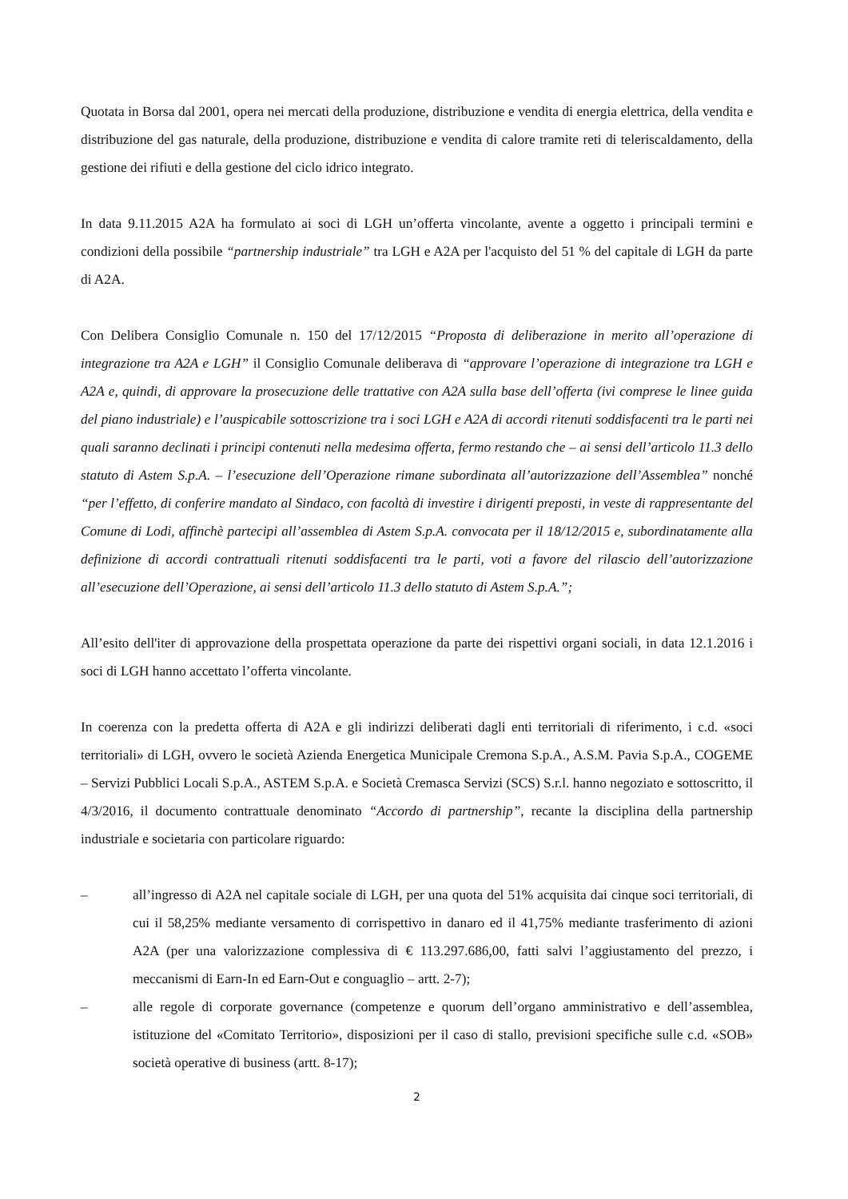Quotata in Borsa dal 2001, opera nei mercati della produzione, distribuzione e vendita di energia elettrica, della vendita e distribuzione del gas naturale, della produzione, distribuzione e vendita di calore tramite reti di teleriscaldamento, della gestione dei rifiuti e della gestione del ciclo idrico integrato.
In data 9.11.2015 A2A ha formulato ai soci di LGH un’offerta vincolante, avente a oggetto i principali termini e condizioni della possibile “partnership industriale” tra LGH e A2A per l'acquisto del 51 % del capitale di LGH da parte di A2A.
Con Delibera Consiglio Comunale n. 150 del 17/12/2015 “Proposta di deliberazione in merito all’operazione di integrazione tra A2A e LGH” il Consiglio Comunale deliberava di “approvare l’operazione di integrazione tra LGH e A2A e, quindi, di approvare la prosecuzione delle trattative con A2A sulla base dell’offerta (ivi comprese le linee guida del piano industriale) e l’auspicabile sottoscrizione tra i soci LGH e A2A di accordi ritenuti soddisfacenti tra le parti nei quali saranno declinati i principi contenuti nella medesima offerta, fermo restando che – ai sensi dell’articolo 11.3 dello statuto di Astem S.p.A. – l’esecuzione dell’Operazione rimane subordinata all’autorizzazione dell’Assemblea” nonché “per l’effetto, di conferire mandato al Sindaco, con facoltà di investire i dirigenti preposti, in veste di rappresentante del Comune di Lodi, affinchè partecipi all’assemblea di Astem S.p.A. convocata per il 18/12/2015 e, subordinatamente alla definizione di accordi contrattuali ritenuti soddisfacenti tra le parti, voti a favore del rilascio dell’autorizzazione all’esecuzione dell’Operazione, ai sensi dell’articolo 11.3 dello statuto di Astem S.p.A.”;
All’esito dell'iter di approvazione della prospettata operazione da parte dei rispettivi organi sociali, in data 12.1.2016 i soci di LGH hanno accettato l’offerta vincolante.
In coerenza con la predetta offerta di A2A e gli indirizzi deliberati dagli enti territoriali di riferimento, i c.d. «soci territoriali» di LGH, ovvero le società Azienda Energetica Municipale Cremona S.p.A., A.S.M. Pavia S.p.A., COGEME – Servizi Pubblici Locali S.p.A., ASTEM S.p.A. e Società Cremasca Servizi (SCS) S.r.l. hanno negoziato e sottoscritto, il 4/3/2016, il documento contrattuale denominato “Accordo di partnership”, recante la disciplina della partnership industriale e societaria con particolare riguardo:
– all’ingresso di A2A nel capitale sociale di LGH, per una quota del 51% acquisita dai cinque soci territoriali, di cui il 58,25% mediante versamento di corrispettivo in danaro ed il 41,75% mediante trasferimento di azioni A2A (per una valorizzazione complessiva di € 113.297.686,00, fatti salvi l’aggiustamento del prezzo, i meccanismi di Earn-In ed Earn-Out e conguaglio – artt. 2-7);
– alle regole di corporate governance (competenze e quorum dell’organo amministrativo e dell’assemblea, istituzione del «Comitato Territorio», disposizioni per il caso di stallo, previsioni specifiche sulle c.d. «SOB» società operative di business (artt. 8-17);
2